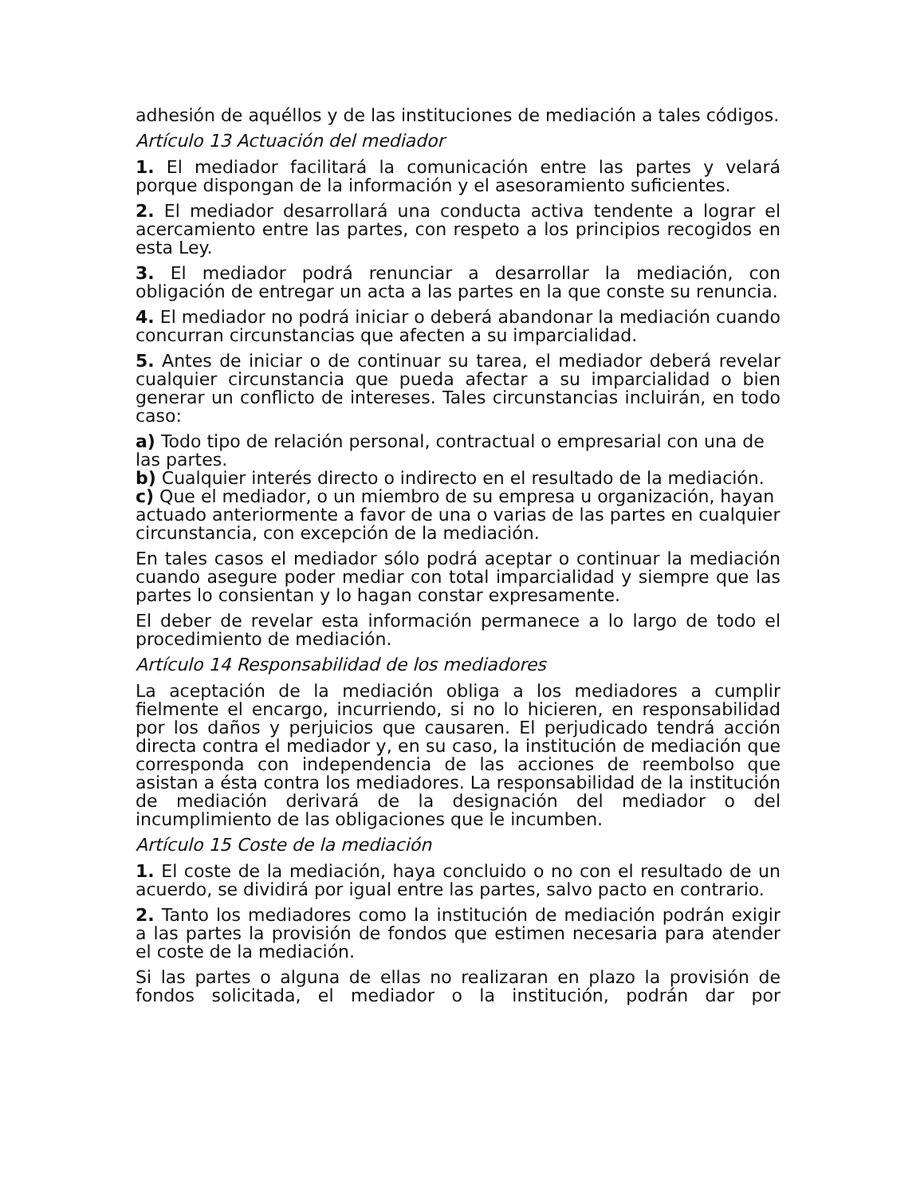adhesión de aquéllos y de las instituciones de mediación a tales códigos.
Artículo 13 Actuación del mediador
1. El mediador facilitará la comunicación entre las partes y velará porque dispongan de la información y el asesoramiento suficientes.
2. El mediador desarrollará una conducta activa tendente a lograr el acercamiento entre las partes, con respeto a los principios recogidos en esta Ley.
3. El mediador podrá renunciar a desarrollar la mediación, con obligación de entregar un acta a las partes en la que conste su renuncia.
4. El mediador no podrá iniciar o deberá abandonar la mediación cuando concurran circunstancias que afecten a su imparcialidad.
5. Antes de iniciar o de continuar su tarea, el mediador deberá revelar cualquier circunstancia que pueda afectar a su imparcialidad o bien generar un conflicto de intereses. Tales circunstancias incluirán, en todo caso:
a) Todo tipo de relación personal, contractual o empresarial con una de las partes.
b) Cualquier interés directo o indirecto en el resultado de la mediación.
c) Que el mediador, o un miembro de su empresa u organización, hayan actuado anteriormente a favor de una o varias de las partes en cualquier circunstancia, con excepción de la mediación.
En tales casos el mediador sólo podrá aceptar o continuar la mediación cuando asegure poder mediar con total imparcialidad y siempre que las partes lo consientan y lo hagan constar expresamente.
El deber de revelar esta información permanece a lo largo de todo el procedimiento de mediación.
Artículo 14 Responsabilidad de los mediadores
La aceptación de la mediación obliga a los mediadores a cumplir fielmente el encargo, incurriendo, si no lo hicieren, en responsabilidad por los daños y perjuicios que causaren. El perjudicado tendrá acción directa contra el mediador y, en su caso, la institución de mediación que corresponda con independencia de las acciones de reembolso que asistan a ésta contra los mediadores. La responsabilidad de la institución de mediación derivará de la designación del mediador o del incumplimiento de las obligaciones que le incumben.
Artículo 15 Coste de la mediación
1. El coste de la mediación, haya concluido o no con el resultado de un acuerdo, se dividirá por igual entre las partes, salvo pacto en contrario.
2. Tanto los mediadores como la institución de mediación podrán exigir a las partes la provisión de fondos que estimen necesaria para atender el coste de la mediación.
Si las partes o alguna de ellas no realizaran en plazo la provisión de fondos solicitada, el mediador o la institución, podrán dar por